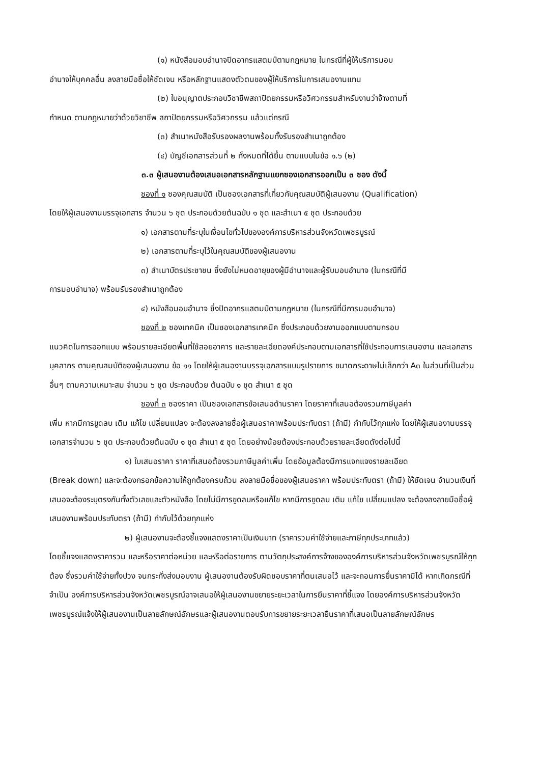(๑) หนังสือมอบอำนาจปิดอากรแสตมป์ตามกฎหมาย ในกรณีที่ผู้ให้บริการมอบ
อำนาจให้บุคคลอื่น ลงลายมือชื่อให้ชัดเจน หรือหลักฐานแสดงตัวตนของผู้ให้บริการในการเสนองานแทน
(๒) ใบอนุญาตประกอบวิชาชีพสถาปัตยกรรมหรือวิศวกรรมสำหรับงานว่าจ้างตามที่
กำหนด ตามกฎหมายว่าด้วยวิชาชีพ สถาปัตยกรรมหรือวิศวกรรม แล้วแต่กรณี
(๓) สำเนาหนังสือรับรองผลงานพร้อมทั้งรับรองสำเนาถูกต้อง
(๔) บัญชีเอกสารส่วนที่ ๒ ทั้งหมดที่ได้ยื่น ตามแบบในข้อ ๑.๖ (๒)
๓.๓ ผู้เสนองานต้องเสนอเอกสารหลักฐานแยกซองเอกสารออกเป็น ๓ ซอง ดังนี้
ซองที่ ๑ ซองคุณสมบัติ เป็นซองเอกสารที่เกี่ยวกับคุณสมบัติผู้เสนองาน (Qualification)
โดยให้ผู้เสนองานบรรจุเอกสาร จำนวน ๖ ชุด ประกอบด้วยต้นฉบับ ๑ ชุด และสำเนา ๕ ชุด ประกอบด้วย
๑) เอกสารตามที่ระบุในเงื่อนไขทั่วไปขององค์การบริหารส่วนจังหวัดเพชรบูรณ์
๒) เอกสารตามที่ระบุไว้ในคุณสมบัติของผู้เสนองาน
๓) สำเนาบัตรประชาชน ซึ่งยังไม่หมดอายุของผู้มีอำนาจและผู้รับมอบอำนาจ (ในกรณีที่มี
การมอบอำนาจ) พร้อมรับรองสำเนาถูกต้อง
๔) หนังสือมอบอำนาจ ซึ่งปิดอากรแสตมป์ตามกฎหมาย (ในกรณีที่มีการมอบอำนาจ)
ซองที่ ๒ ซองเทคนิค เป็นซองเอกสารเทคนิค ซึ่งประกอบด้วยงานออกแบบตามกรอบ
แนวคิดในการออกแบบ พร้อมรายละเอียดพื้นที่ใช้สอยอาคาร และรายละเอียดองค์ประกอบตามเอกสารที่ใช้ประกอบการเสนองาน และเอกสารบุคลากร ตามคุณสมบัติของผู้เสนองาน ข้อ ๑๑ โดยให้ผู้เสนองานบรรจุเอกสารแบบรูปรายการ ขนาดกระดาษไม่เล็กกว่า A๓ ในส่วนที่เป็นส่วนอื่นๆ ตามความเหมาะสม จำนวน ๖ ชุด ประกอบด้วย ต้นฉบับ ๑ ชุด สำเนา ๕ ชุด
ซองที่ ๓ ซองราคา เป็นซองเอกสารข้อเสนอด้านราคา โดยราคาที่เสนอต้องรวมภาษีมูลค่า
เพิ่ม หากมีการขูดลบ เติม แก้ไข เปลี่ยนแปลง จะต้องลงลายชื่อผู้เสนอราคาพร้อมประทับตรา (ถ้ามี) กำกับไว้ทุกแห่ง โดยให้ผู้เสนองานบรรจุเอกสารจำนวน ๖ ชุด ประกอบด้วยต้นฉบับ ๑ ชุด สำเนา ๕ ชุด โดยอย่างน้อยต้องประกอบด้วยรายละเอียดดังต่อไปนี้
๑) ใบเสนอราคา ราคาที่เสนอต้องรวมภาษีมูลค่าเพิ่ม โดยข้อมูลต้องมีการแจกแจงรายละเอียด
(Break down) และจะต้องกรอกข้อความให้ถูกต้องครบถ้วน ลงลายมือชื่อของผู้เสนอราคา พร้อมประทับตรา (ถ้ามี) ให้ชัดเจน จำนวนเงินที่เสนอจะต้องระบุตรงกันทั้งตัวเลขและตัวหนังสือ โดยไม่มีการขูดลบหรือแก้ไข หากมีการขูดลบ เติม แก้ไข เปลี่ยนแปลง จะต้องลงลายมือชื่อผู้เสนองานพร้อมประทับตรา (ถ้ามี) กำกับไว้ด้วยทุกแห่ง
๒) ผู้เสนองานจะต้องชี้แจงแสดงราคาเป็นเงินบาท (ราคารวมค่าใช้จ่ายและภาษีทุกประเภทแล้ว)
โดยชี้แจงแสดงราคารวม และหรือราคาต่อหน่วย และหรือต่อรายการ ตามวัตถุประสงค์การจ้างขององค์การบริหารส่วนจังหวัดเพชรบูรณ์ให้ถูกต้อง ซึ่งรวมค่าใช้จ่ายทั้งปวง จนกระทั่งส่งมอบงาน ผู้เสนองานต้องรับผิดชอบราคาที่ตนเสนอไว้ และจะถอนการยื่นราคามิได้ หากเกิดกรณีที่จำเป็น องค์การบริหารส่วนจังหวัดเพชรบูรณ์อาจเสนอให้ผู้เสนองานขยายระยะเวลาในการยืนราคาที่ชี้แจง โดยองค์การบริหารส่วนจังหวัดเพชรบูรณ์แจ้งให้ผู้เสนองานเป็นลายลักษณ์อักษรและผู้เสนองานตอบรับการขยายระยะเวลายืนราคาที่เสนอเป็นลายลักษณ์อักษร